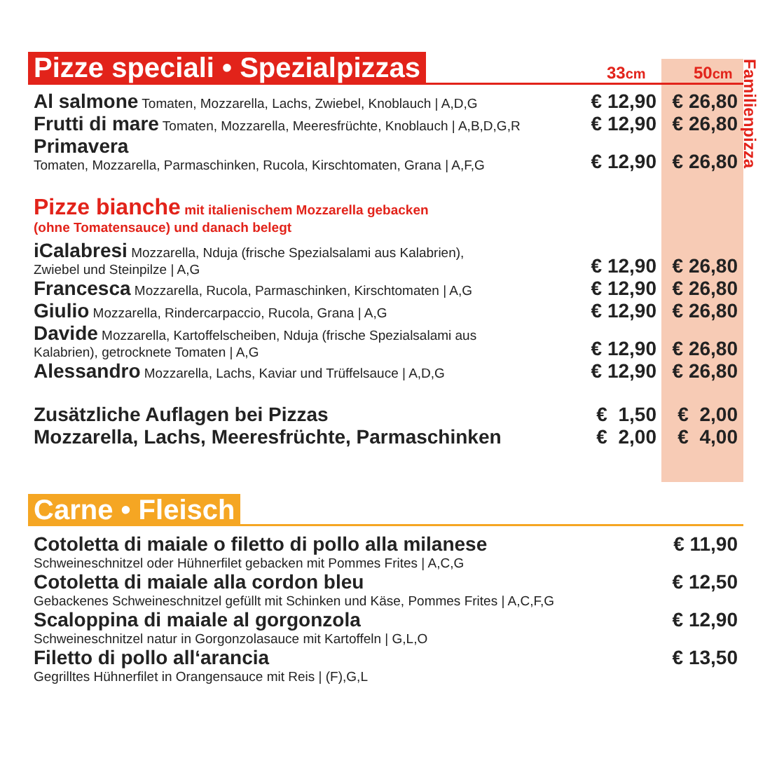Familienpizza
Pizze speciali • Spezialpizzas
33cm 50cm
| Al salmone Tomaten, Mozzarella, Lachs, Zwiebel, Knoblauch / A,D,G | € 12,90 | € 26,80 |
| Frutti di mare Tomaten, Mozzarella, Meeresfrüchte, Knoblauch / A,B,D,G,R | € 12,90 | € 26,80 |
| Primavera Tomaten, Mozzarella, Parmaschinken, Rucola, Kirschtomaten, Grana / A,F,G | € 12,90 | € 26,80 |
| Pizze bianche mit italienischem Mozzarella gebacken (ohne Tomatensauce) und danach belegt | | |
| iCalabresi Mozzarella, Nduja (frische Spezialsalami aus Kalabrien), Zwiebel und Steinpilze / A,G | € 12,90 | € 26,80 |
| Francesca Mozzarella, Rucola, Parmaschinken, Kirschtomaten / A,G | € 12,90 | € 26,80 |
| Giulio Mozzarella, Rindercarpaccio, Rucola, Grana / A,G | € 12,90 | € 26,80 |
| Davide Mozzarella, Kartoffelscheiben, Nduja (frische Spezialsalami aus Kalabrien), getrocknete Tomaten / A,G | € 12,90 | € 26,80 |
| Alessandro Mozzarella, Lachs, Kaviar und Trüffelsauce / A,D,G | € 12,90 | € 26,80 |
| Zusätzliche Auflagen bei Pizzas | € 1,50 | € 2,00 |
| Mozzarella, Lachs, Meeresfrüchte, Parmaschinken | € 2,00 | € 4,00 |
Carne • Fleisch
| Cotoletta di maiale o filetto di pollo alla milanese Schweineschnitzel oder Hühnerfilet gebacken mit Pommes Frites / A,C,G | € 11,90 |
| Cotoletta di maiale alla cordon bleu Gebackenes Schweineschnitzel gefüllt mit Schinken und Käse, Pommes Frites / A,C,F,G | € 12,50 |
| Scaloppina di maiale al gorgonzola Schweineschnitzel natur in Gorgonzolasauce mit Kartoffeln / G,L,O | € 12,90 |
| Filetto di pollo all‘arancia Gegrilltes Hühnerfilet in Orangensauce mit Reis / (F),G,L | € 13,50 |